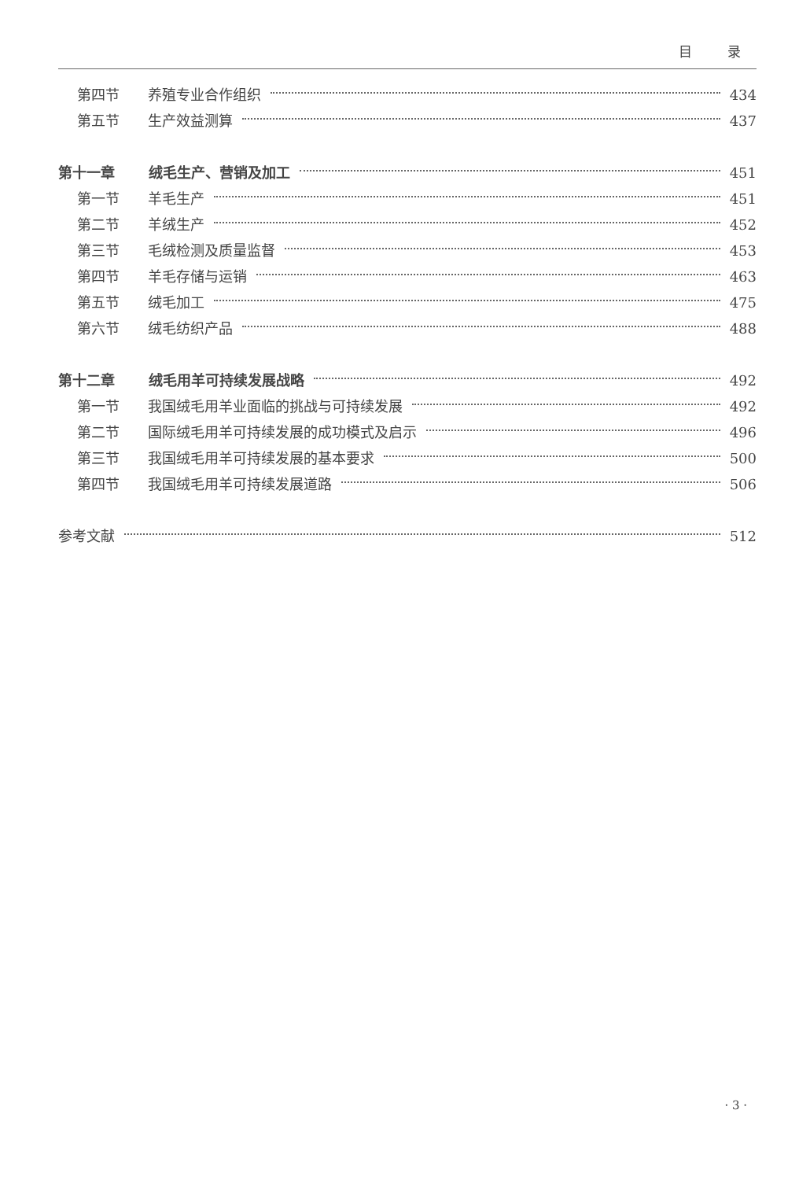目 录
第四节 养殖专业合作组织 434
第五节 生产效益测算 437
第十一章 绒毛生产、营销及加工 451
第一节 羊毛生产 451
第二节 羊绒生产 452
第三节 毛绒检测及质量监督 453
第四节 羊毛存储与运销 463
第五节 绒毛加工 475
第六节 绒毛纺织产品 488
第十二章 绒毛用羊可持续发展战略 492
第一节 我国绒毛用羊业面临的挑战与可持续发展 492
第二节 国际绒毛用羊可持续发展的成功模式及启示 496
第三节 我国绒毛用羊可持续发展的基本要求 500
第四节 我国绒毛用羊可持续发展道路 506
参考文献 512
· 3 ·